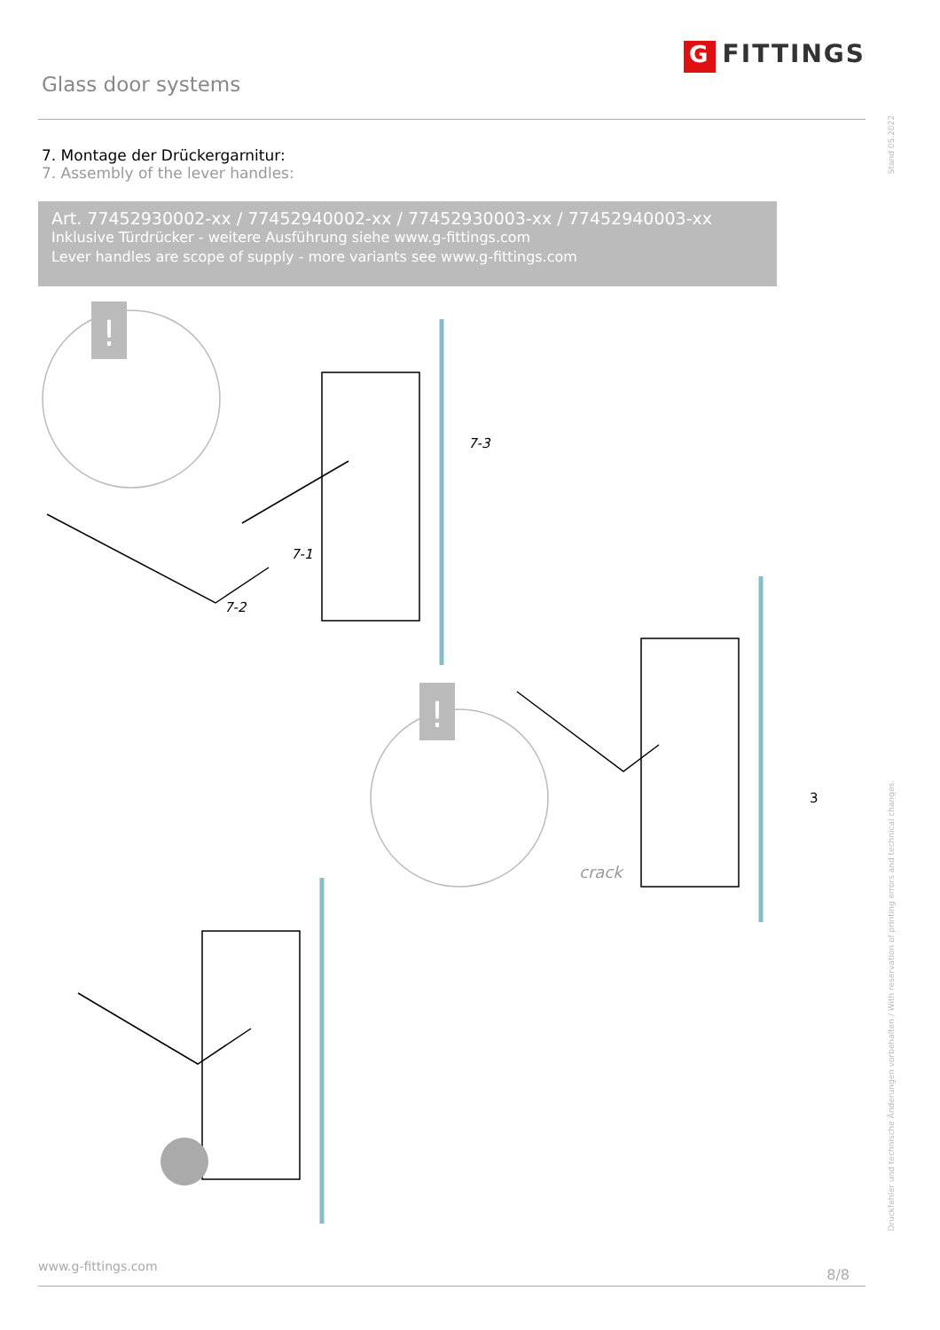Glass door systems
G FITTINGS
7. Montage der Drückergarnitur:
7. Assembly of the lever handles:
Art. 77452930002-xx / 77452940002-xx / 77452930003-xx / 77452940003-xx
Inklusive Türdrücker - weitere Ausführung siehe www.g-fittings.com
Lever handles are scope of supply - more variants see www.g-fittings.com
!
!
7-1
7-2
7-3
3
crack
Stand 05.2022
Druckfehler und technische Änderungen vorbehalten / With reservation of printing errors and technical changes.
www.g-fittings.com 8/8